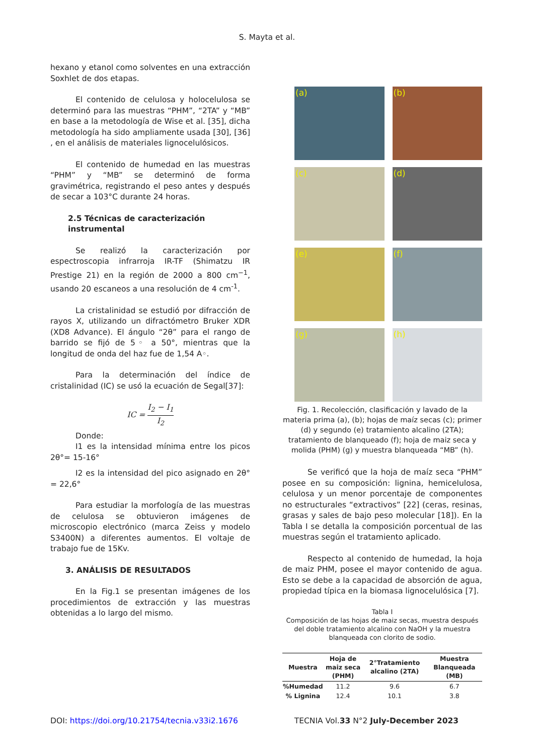S. Mayta et al.
hexano y etanol como solventes en una extracción Soxhlet de dos etapas.
El contenido de celulosa y holocelulosa se determinó para las muestras “PHM”, “2TA” y “MB” en base a la metodología de Wise et al. [35], dicha metodología ha sido ampliamente usada [30], [36] , en el análisis de materiales lignocelulósicos.
El contenido de humedad en las muestras “PHM” y “MB” se determinó de forma gravimétrica, registrando el peso antes y después de secar a 103°C durante 24 horas.
2.5 Técnicas de caracterización instrumental
Se realizó la caracterización por espectroscopia infrarroja IR-TF (Shimatzu IR Prestige 21) en la región de 2000 a 800 cm<sup>−1</sup>, usando 20 escaneos a una resolución de 4 cm<sup>-1</sup>.
La cristalinidad se estudió por difracción de rayos X, utilizando un difractómetro Bruker XDR (XD8 Advance). El ángulo “2θ” para el rango de barrido se fijó de 5◦ a 50°, mientras que la longitud de onda del haz fue de 1,54 A◦.
Para la determinación del índice de cristalinidad (IC) se usó la ecuación de Segal[37]:
IC = I<sub>2</sub> − I<sub>1</sub> I<sub>2</sub>
Donde:
I1 es la intensidad mínima entre los picos 2θ°= 15-16°
I2 es la intensidad del pico asignado en 2θ° = 22,6°
Para estudiar la morfología de las muestras de celulosa se obtuvieron imágenes de microscopio electrónico (marca Zeiss y modelo S3400N) a diferentes aumentos. El voltaje de trabajo fue de 15Kv.
3. ANÁLISIS DE RESULTADOS
En la Fig.1 se presentan imágenes de los procedimientos de extracción y las muestras obtenidas a lo largo del mismo.
(a)
(b)
(c)
(d)
(e)
(f)
(g)
(h)
Fig. 1. Recolección, clasificación y lavado de la materia prima (a), (b); hojas de maíz secas (c); primer (d) y segundo (e) tratamiento alcalino (2TA); tratamiento de blanqueado (f); hoja de maiz seca y molida (PHM) (g) y muestra blanqueada “MB” (h).
Se verificó que la hoja de maíz seca “PHM” posee en su composición: lignina, hemicelulosa, celulosa y un menor porcentaje de componentes no estructurales “extractivos” [22] (ceras, resinas, grasas y sales de bajo peso molecular [18]). En la Tabla I se detalla la composición porcentual de las muestras según el tratamiento aplicado.
Respecto al contenido de humedad, la hoja de maiz PHM, posee el mayor contenido de agua. Esto se debe a la capacidad de absorción de agua, propiedad típica en la biomasa lignocelulósica [7].
Tabla I
Composición de las hojas de maiz secas, muestra después del doble tratamiento alcalino con NaOH y la muestra blanqueada con clorito de sodio.
| Muestra | Hoja de maiz seca (PHM) | 2°Tratamiento alcalino (2TA) | Muestra Blanqueada (MB) |
| --- | --- | --- | --- |
| %Humedad | 11.2 | 9.6 | 6.7 |
| % Lignina | 12.4 | 10.1 | 3.8 |
DOI: https://doi.org/10.21754/tecnia.v33i2.1676 TECNIA Vol.33 N°2 July-December 2023